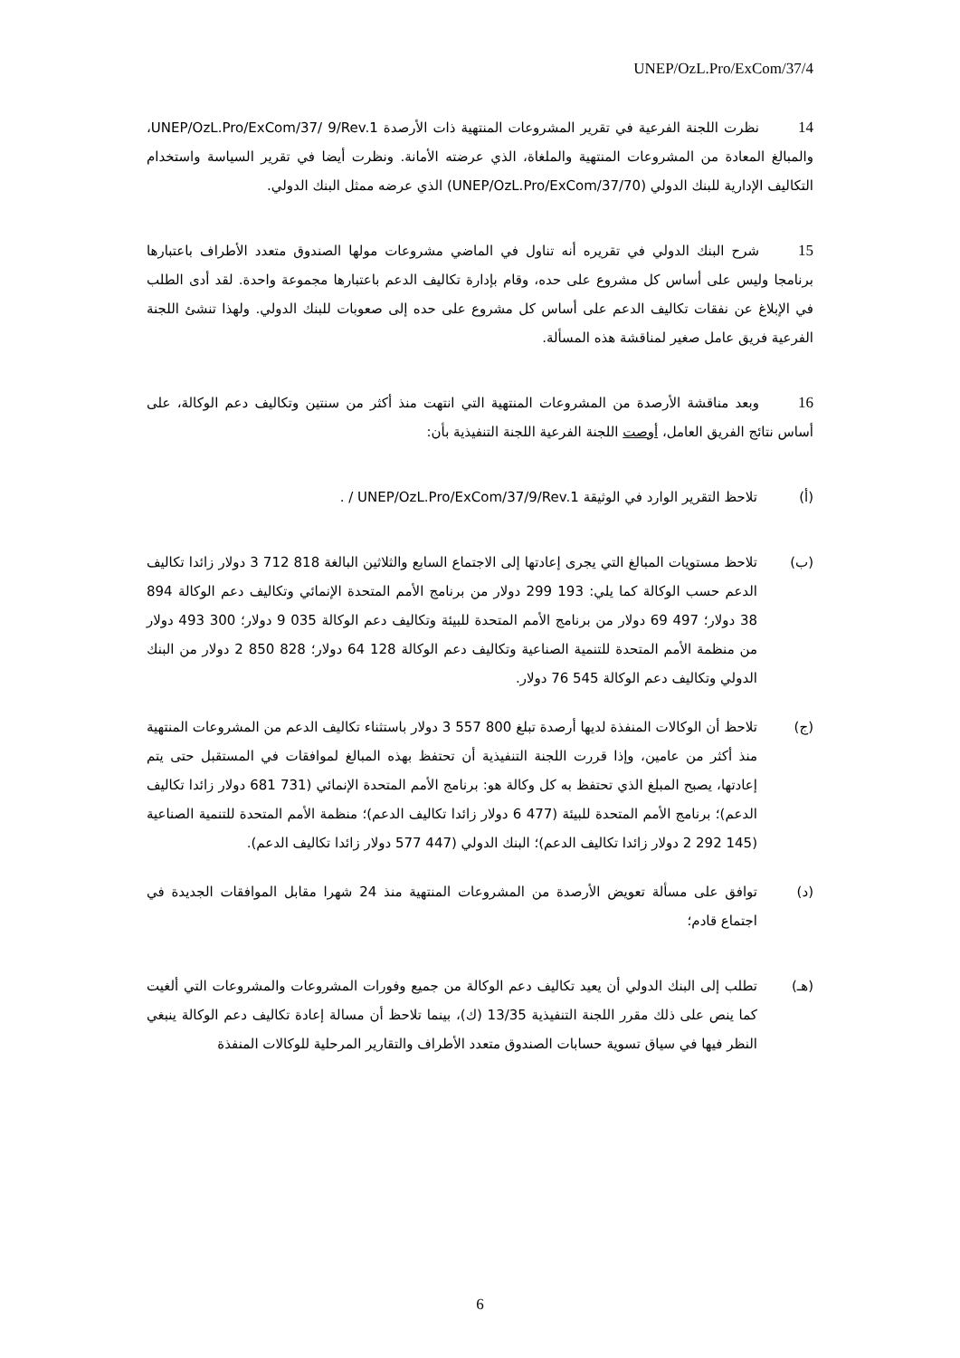UNEP/OzL.Pro/ExCom/37/4
14 نظرت اللجنة الفرعية في تقرير المشروعات المنتهية ذات الأرصدة UNEP/OzL.Pro/ExCom/37/ 9/Rev.1، والمبالغ المعادة من المشروعات المنتهية والملغاة، الذي عرضته الأمانة. ونظرت أيضا في تقرير السياسة واستخدام التكاليف الإدارية للبنك الدولي (UNEP/OzL.Pro/ExCom/37/70) الذي عرضه ممثل البنك الدولي.
15 شرح البنك الدولي في تقريره أنه تناول في الماضي مشروعات مولها الصندوق متعدد الأطراف باعتبارها برنامجا وليس على أساس كل مشروع على حده، وقام بإدارة تكاليف الدعم باعتبارها مجموعة واحدة. لقد أدى الطلب في الإبلاغ عن نفقات تكاليف الدعم على أساس كل مشروع على حده إلى صعوبات للبنك الدولي. ولهذا تنشئ اللجنة الفرعية فريق عامل صغير لمناقشة هذه المسألة.
16 وبعد مناقشة الأرصدة من المشروعات المنتهية التي انتهت منذ أكثر من سنتين وتكاليف دعم الوكالة، على أساس نتائج الفريق العامل، أوصت اللجنة الفرعية اللجنة التنفيذية بأن:
(أ) تلاحظ التقرير الوارد في الوثيقة UNEP/OzL.Pro/ExCom/37/9/Rev.1 / .
(ب) تلاحظ مستويات المبالغ التي يجرى إعادتها إلى الاجتماع السابع والثلاثين البالغة 818 712 3 دولار زائدا تكاليف الدعم حسب الوكالة كما يلي: 193 299 دولار من برنامج الأمم المتحدة الإنمائي وتكاليف دعم الوكالة 894 38 دولار؛ 497 69 دولار من برنامج الأمم المتحدة للبيئة وتكاليف دعم الوكالة 035 9 دولار؛ 300 493 دولار من منظمة الأمم المتحدة للتنمية الصناعية وتكاليف دعم الوكالة 128 64 دولار؛ 828 850 2 دولار من البنك الدولي وتكاليف دعم الوكالة 545 76 دولار.
(ج) تلاحظ أن الوكالات المنفذة لديها أرصدة تبلغ 800 557 3 دولار باستثناء تكاليف الدعم من المشروعات المنتهية منذ أكثر من عامين، وإذا قررت اللجنة التنفيذية أن تحتفظ بهذه المبالغ لموافقات في المستقبل حتى يتم إعادتها، يصبح المبلغ الذي تحتفظ به كل وكالة هو: برنامج الأمم المتحدة الإنمائي (731 681 دولار زائدا تكاليف الدعم)؛ برنامج الأمم المتحدة للبيئة (477 6 دولار زائدا تكاليف الدعم)؛ منظمة الأمم المتحدة للتنمية الصناعية (145 292 2 دولار زائدا تكاليف الدعم)؛ البنك الدولي (447 577 دولار زائدا تكاليف الدعم).
(د) توافق على مسألة تعويض الأرصدة من المشروعات المنتهية منذ 24 شهرا مقابل الموافقات الجديدة في اجتماع قادم؛
(هـ) تطلب إلى البنك الدولي أن يعيد تكاليف دعم الوكالة من جميع وفورات المشروعات والمشروعات التي ألغيت كما ينص على ذلك مقرر اللجنة التنفيذية 13/35 (ك)، بينما تلاحظ أن مسالة إعادة تكاليف دعم الوكالة ينبغي النظر فيها في سياق تسوية حسابات الصندوق متعدد الأطراف والتقارير المرحلية للوكالات المنفذة
6